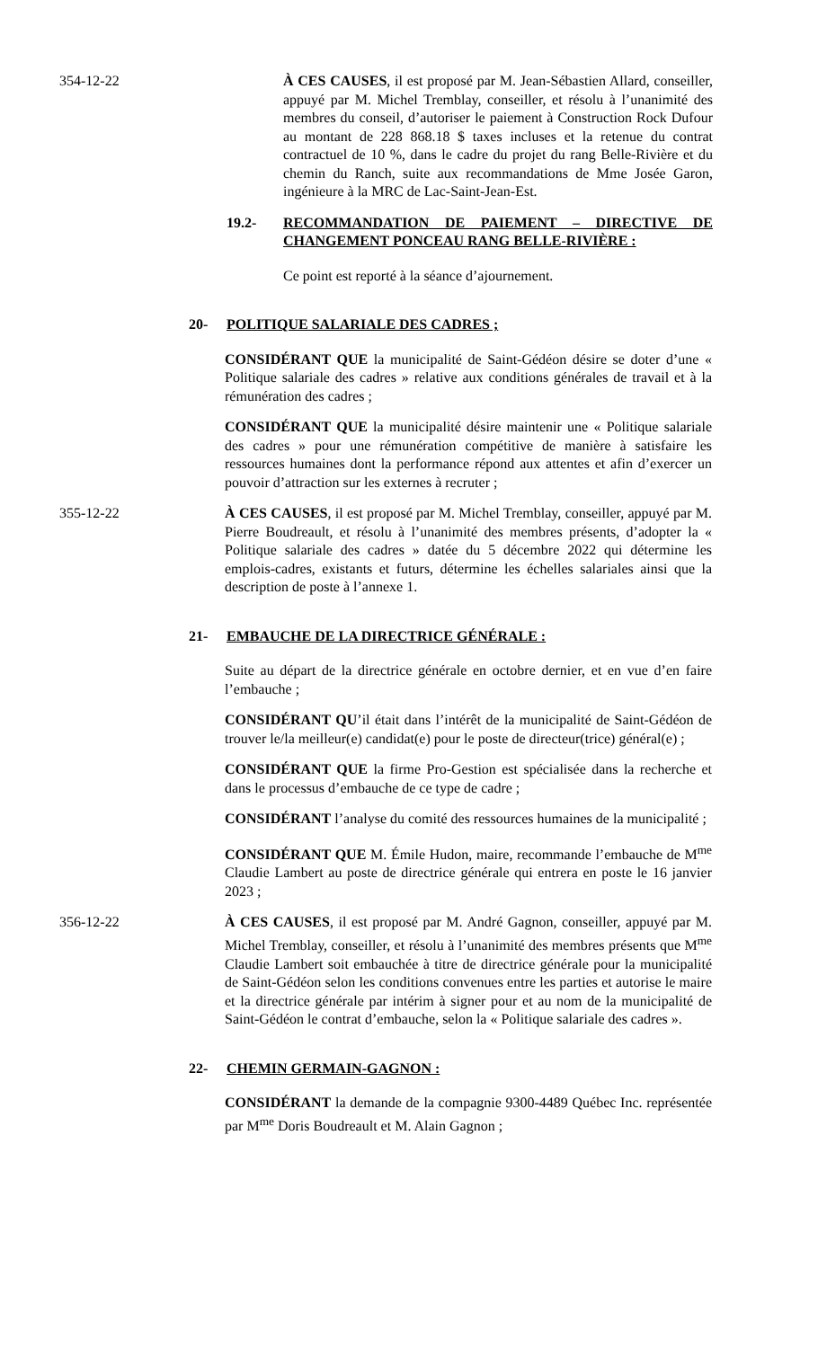354-12-22 À CES CAUSES, il est proposé par M. Jean-Sébastien Allard, conseiller, appuyé par M. Michel Tremblay, conseiller, et résolu à l’unanimité des membres du conseil, d’autoriser le paiement à Construction Rock Dufour au montant de 228 868.18 $ taxes incluses et la retenue du contrat contractuel de 10 %, dans le cadre du projet du rang Belle-Rivière et du chemin du Ranch, suite aux recommandations de Mme Josée Garon, ingénieure à la MRC de Lac-Saint-Jean-Est.
19.2- RECOMMANDATION DE PAIEMENT – DIRECTIVE DE CHANGEMENT PONCEAU RANG BELLE-RIVIÈRE :
Ce point est reporté à la séance d’ajournement.
20- POLITIQUE SALARIALE DES CADRES ;
CONSIDÉRANT QUE la municipalité de Saint-Gédéon désire se doter d’une « Politique salariale des cadres » relative aux conditions générales de travail et à la rémunération des cadres ;
CONSIDÉRANT QUE la municipalité désire maintenir une « Politique salariale des cadres » pour une rémunération compétitive de manière à satisfaire les ressources humaines dont la performance répond aux attentes et afin d’exercer un pouvoir d’attraction sur les externes à recruter ;
355-12-22 À CES CAUSES, il est proposé par M. Michel Tremblay, conseiller, appuyé par M. Pierre Boudreault, et résolu à l’unanimité des membres présents, d’adopter la « Politique salariale des cadres » datée du 5 décembre 2022 qui détermine les emplois-cadres, existants et futurs, détermine les échelles salariales ainsi que la description de poste à l’annexe 1.
21- EMBAUCHE DE LA DIRECTRICE GÉNÉRALE :
Suite au départ de la directrice générale en octobre dernier, et en vue d’en faire l’embauche ;
CONSIDÉRANT QU’il était dans l’intérêt de la municipalité de Saint-Gédéon de trouver le/la meilleur(e) candidat(e) pour le poste de directeur(trice) général(e) ;
CONSIDÉRANT QUE la firme Pro-Gestion est spécialisée dans la recherche et dans le processus d’embauche de ce type de cadre ;
CONSIDÉRANT l’analyse du comité des ressources humaines de la municipalité ;
CONSIDÉRANT QUE M. Émile Hudon, maire, recommande l’embauche de M<sup>me</sup> Claudie Lambert au poste de directrice générale qui entrera en poste le 16 janvier 2023 ;
356-12-22 À CES CAUSES, il est proposé par M. André Gagnon, conseiller, appuyé par M. Michel Tremblay, conseiller, et résolu à l’unanimité des membres présents que M<sup>me</sup> Claudie Lambert soit embauchée à titre de directrice générale pour la municipalité de Saint-Gédéon selon les conditions convenues entre les parties et autorise le maire et la directrice générale par intérim à signer pour et au nom de la municipalité de Saint-Gédéon le contrat d’embauche, selon la « Politique salariale des cadres ».
22- CHEMIN GERMAIN-GAGNON :
CONSIDÉRANT la demande de la compagnie 9300-4489 Québec Inc. représentée par M<sup>me</sup> Doris Boudreault et M. Alain Gagnon ;